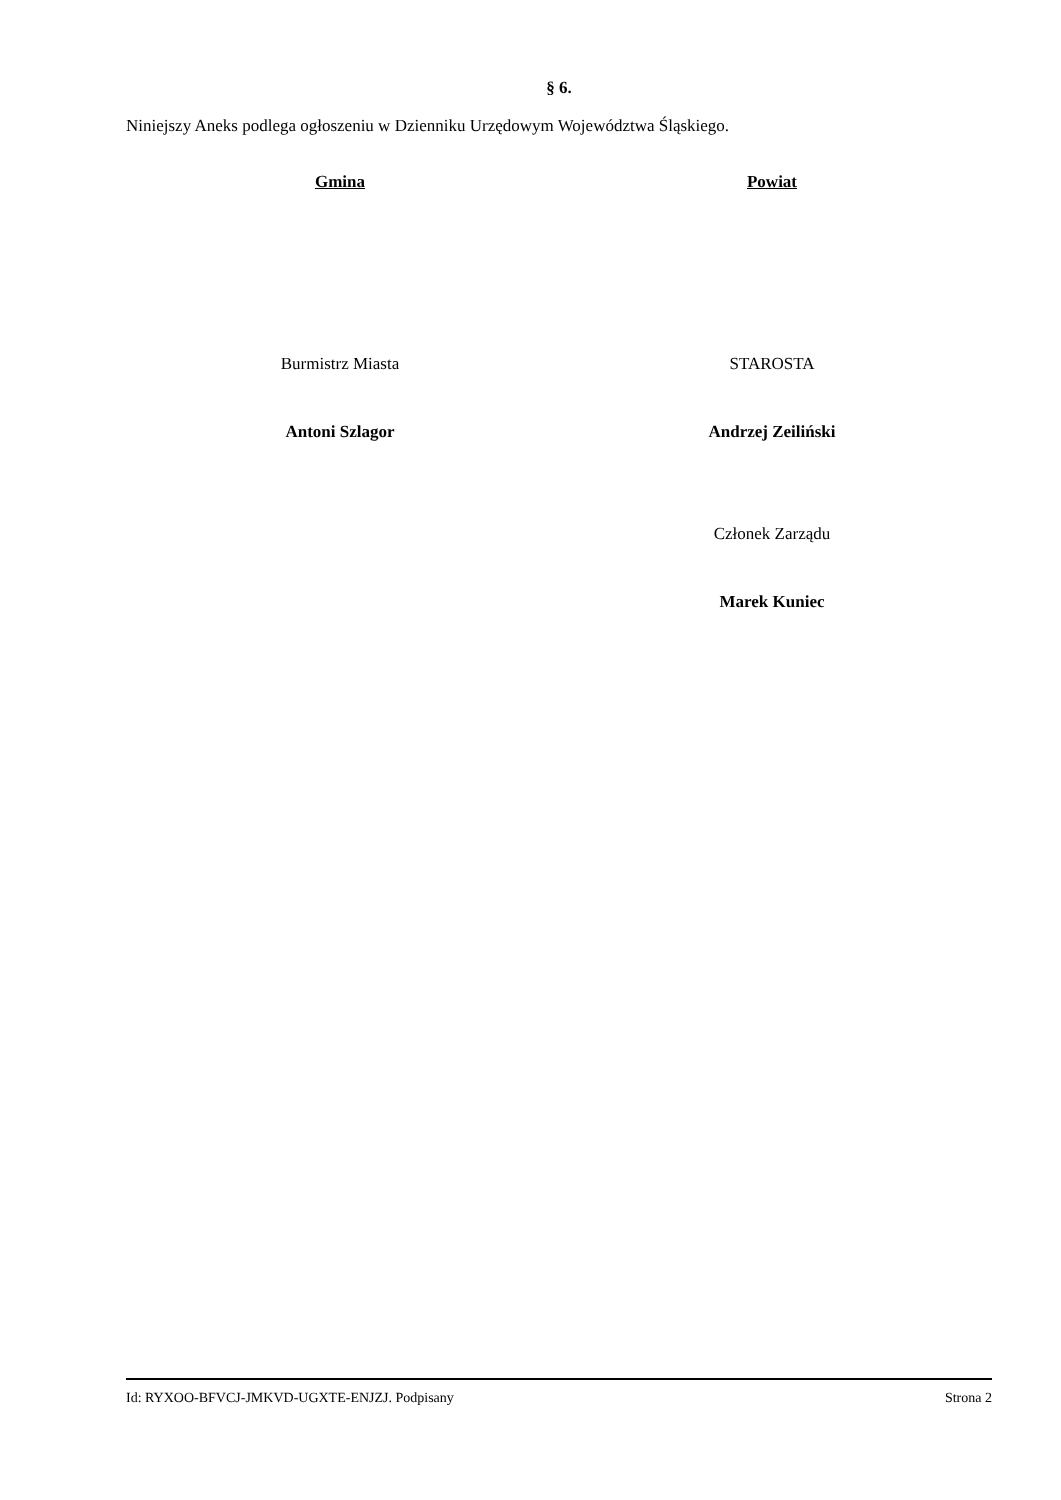§ 6.
Niniejszy Aneks podlega ogłoszeniu w Dzienniku Urzędowym Województwa Śląskiego.
Gmina
Burmistrz Miasta
Antoni Szlagor
Powiat
STAROSTA
Andrzej Zeiliński
Członek Zarządu
Marek Kuniec
Id: RYXOO-BFVCJ-JMKVD-UGXTE-ENJZJ. Podpisany Strona 2